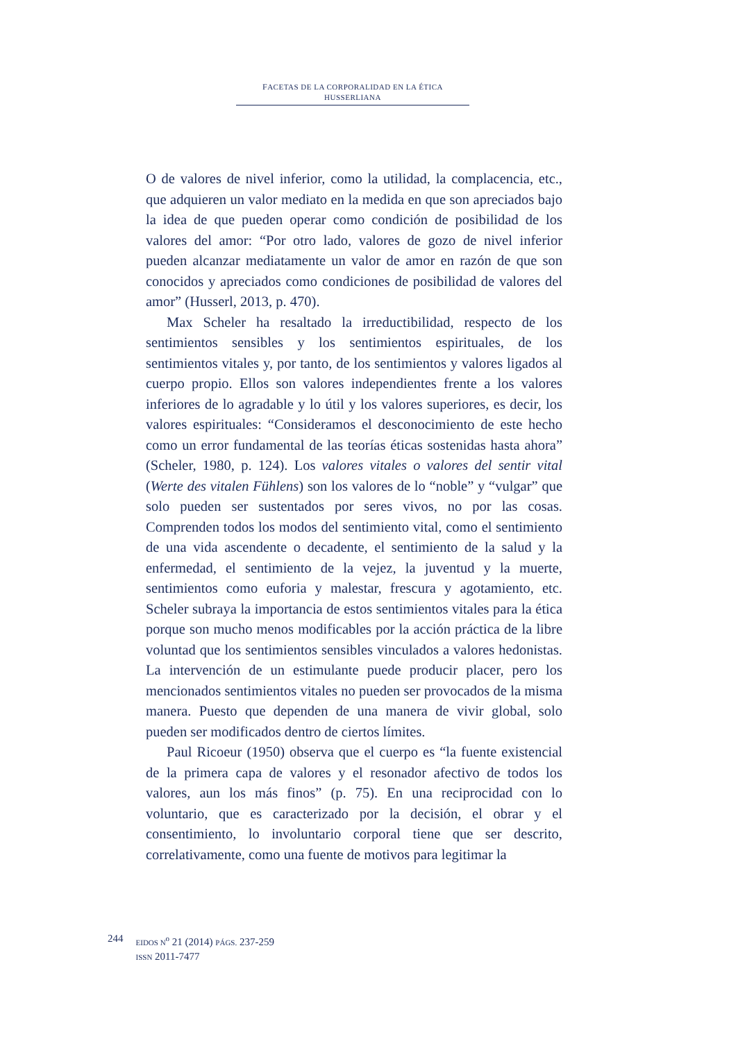FACETAS DE LA CORPORALIDAD EN LA ÉTICA HUSSERLIANA
O de valores de nivel inferior, como la utilidad, la complacencia, etc., que adquieren un valor mediato en la medida en que son apreciados bajo la idea de que pueden operar como condición de posibilidad de los valores del amor: “Por otro lado, valores de gozo de nivel inferior pueden alcanzar mediatamente un valor de amor en razón de que son conocidos y apreciados como condiciones de posibilidad de valores del amor” (Husserl, 2013, p. 470).
Max Scheler ha resaltado la irreductibilidad, respecto de los sentimientos sensibles y los sentimientos espirituales, de los sentimientos vitales y, por tanto, de los sentimientos y valores ligados al cuerpo propio. Ellos son valores independientes frente a los valores inferiores de lo agradable y lo útil y los valores superiores, es decir, los valores espirituales: “Consideramos el desconocimiento de este hecho como un error fundamental de las teorías éticas sostenidas hasta ahora” (Scheler, 1980, p. 124). Los valores vitales o valores del sentir vital (Werte des vitalen Fühlens) son los valores de lo “noble” y “vulgar” que solo pueden ser sustentados por seres vivos, no por las cosas. Comprenden todos los modos del sentimiento vital, como el sentimiento de una vida ascendente o decadente, el sentimiento de la salud y la enfermedad, el sentimiento de la vejez, la juventud y la muerte, sentimientos como euforia y malestar, frescura y agotamiento, etc. Scheler subraya la importancia de estos sentimientos vitales para la ética porque son mucho menos modificables por la acción práctica de la libre voluntad que los sentimientos sensibles vinculados a valores hedonistas. La intervención de un estimulante puede producir placer, pero los mencionados sentimientos vitales no pueden ser provocados de la misma manera. Puesto que dependen de una manera de vivir global, solo pueden ser modificados dentro de ciertos límites.
Paul Ricoeur (1950) observa que el cuerpo es “la fuente existencial de la primera capa de valores y el resonador afectivo de todos los valores, aun los más finos” (p. 75). En una reciprocidad con lo voluntario, que es caracterizado por la decisión, el obrar y el consentimiento, lo involuntario corporal tiene que ser descrito, correlativamente, como una fuente de motivos para legitimar la
244
EIDOS N<sup>o</sup> 21 (2014) PÁGS. 237-259
ISSN 2011-7477